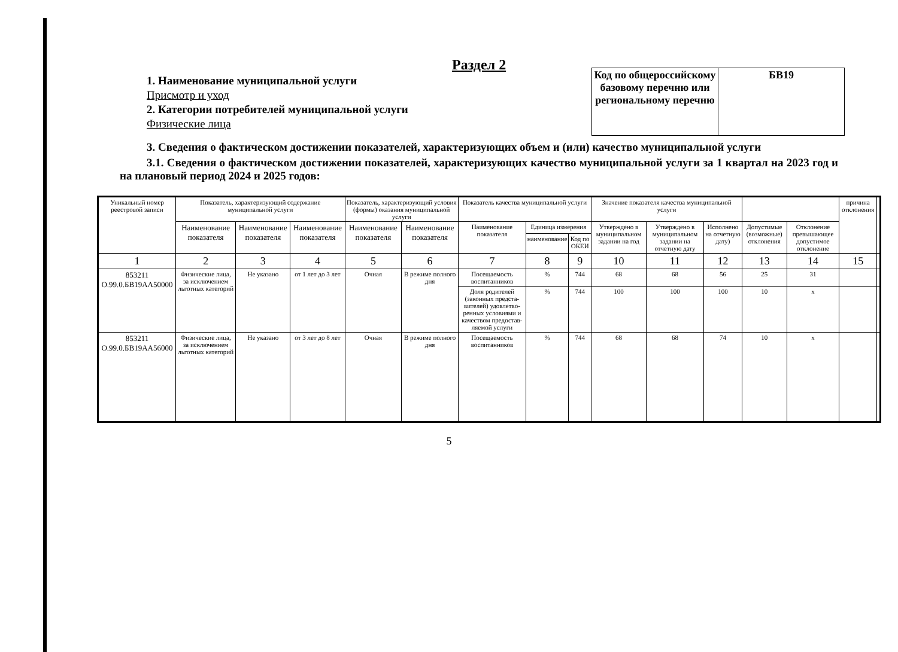Раздел 2
1. Наименование муниципальной услуги
Присмотр и уход
2. Категории потребителей муниципальной услуги
Физические лица
| Код по общероссийскому базовому перечню или региональному перечню | БВ19 |
3. Сведения о фактическом достижении показателей, характеризующих объем и (или) качество муниципальной услуги
3.1. Сведения о фактическом достижении показателей, характеризующих качество муниципальной услуги за 1 квартал на 2023 год и на плановый период 2024 и 2025 годов:
| Уникальный номер реестровой записи | Показатель, характеризующий содержание муниципальной услуги | | | Показатель, характеризующий условия (формы) оказания муниципальной услуги | | Показатель качества муниципальной услуги | | | Значение показателя качества муниципальной услуги | | | | | причина отклонения | |
| --- | --- | --- | --- | --- | --- | --- | --- | --- | --- | --- | --- | --- | --- | --- | --- |
| | Наименование показателя | Наименование показателя | Наименование показателя | Наименование показателя | Наименование показателя | Наименование показателя | Единица измерения | | Утверждено в муниципальном задании на год | Утверждено в муниципальном задании на отчетную дату | Исполнено на отчетную дату) | Допустимые (возможные) отклонения | Отклонение превышающее допустимое отклонение | | |
| | | | | | | | наименование | Код по ОКЕИ | | | | | | | |
| 1 | 2 | 3 | 4 | 5 | 6 | 7 | 8 | 9 | 10 | 11 | 12 | 13 | 14 | 15 | |
| 853211 О.99.0.БВ19АА50000 | Физические лица, за исключением льготных категорий | Не указано | от 1 лет до 3 лет | Очная | В режиме полного дня | Посещаемость воспитанников | % | 744 | 68 | 68 | 56 | 25 | 31 | | |
| | | | | | | Доля родителей (законных предста-вителей) удовлетво-ренных условиями и качеством предостав-ляемой услуги | % | 744 | 100 | 100 | 100 | 10 | x | | |
| 853211 О.99.0.БВ19АА56000 | Физические лица, за исключением льготных категорий | Не указано | от 3 лет до 8 лет | Очная | В режиме полного дня | Посещаемость воспитанников | % | 744 | 68 | 68 | 74 | 10 | x | | |
5